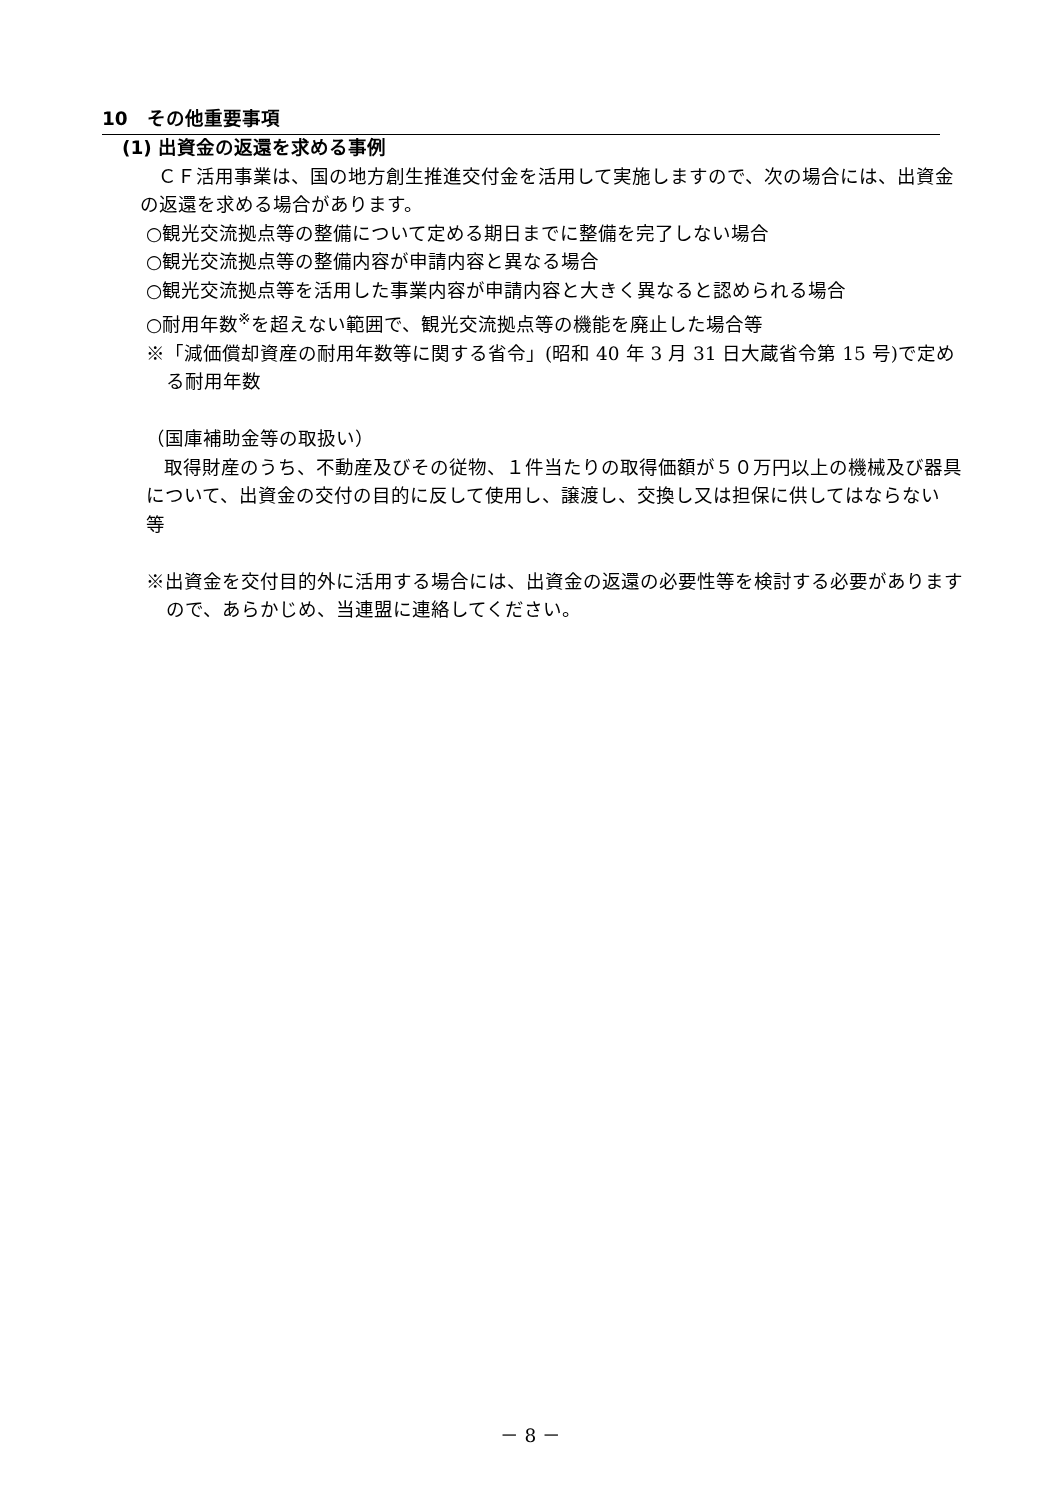10　その他重要事項
(1) 出資金の返還を求める事例
ＣＦ活用事業は、国の地方創生推進交付金を活用して実施しますので、次の場合には、出資金の返還を求める場合があります。
○観光交流拠点等の整備について定める期日までに整備を完了しない場合
○観光交流拠点等の整備内容が申請内容と異なる場合
○観光交流拠点等を活用した事業内容が申請内容と大きく異なると認められる場合
○耐用年数<sup>※</sup>を超えない範囲で、観光交流拠点等の機能を廃止した場合等
※「減価償却資産の耐用年数等に関する省令」(昭和 40 年 3 月 31 日大蔵省令第 15 号)で定める耐用年数
（国庫補助金等の取扱い）
取得財産のうち、不動産及びその従物、１件当たりの取得価額が５０万円以上の機械及び器具について、出資金の交付の目的に反して使用し、譲渡し、交換し又は担保に供してはならない　等
※出資金を交付目的外に活用する場合には、出資金の返還の必要性等を検討する必要がありますので、あらかじめ、当連盟に連絡してください。
－ 8 －